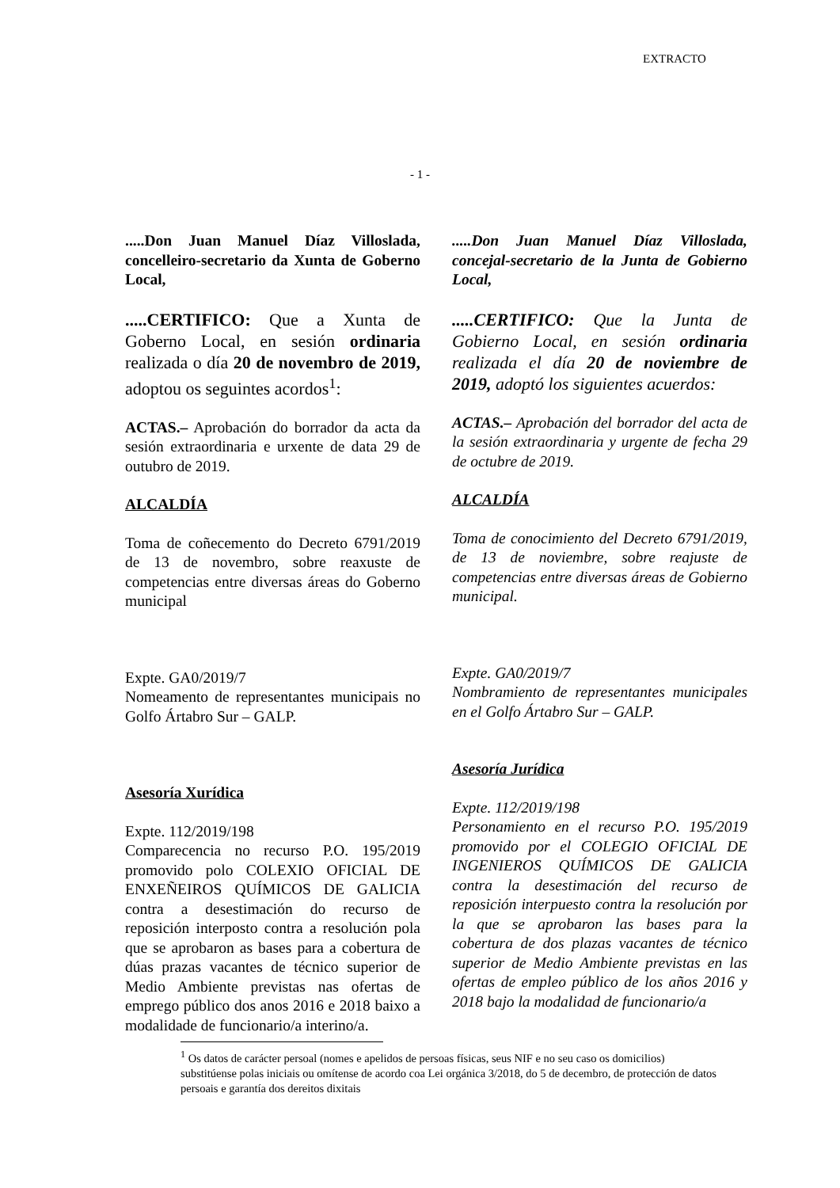EXTRACTO
- 1 -
.....Don Juan Manuel Díaz Villoslada, concelleiro-secretario da Xunta de Goberno Local,
.....CERTIFICO: Que a Xunta de Goberno Local, en sesión ordinaria realizada o día 20 de novembro de 2019, adoptou os seguintes acordos<sup>1</sup>:
ACTAS.– Aprobación do borrador da acta da sesión extraordinaria e urxente de data 29 de outubro de 2019.
ALCALDÍA
Toma de coñecemento do Decreto 6791/2019 de 13 de novembro, sobre reaxuste de competencias entre diversas áreas do Goberno municipal
Expte. GA0/2019/7
Nomeamento de representantes municipais no Golfo Ártabro Sur – GALP.
Asesoría Xurídica
Expte. 112/2019/198
Comparecencia no recurso P.O. 195/2019 promovido polo COLEXIO OFICIAL DE ENXEÑEIROS QUÍMICOS DE GALICIA contra a desestimación do recurso de reposición interposto contra a resolución pola que se aprobaron as bases para a cobertura de dúas prazas vacantes de técnico superior de Medio Ambiente previstas nas ofertas de emprego público dos anos 2016 e 2018 baixo a modalidade de funcionario/a interino/a.
.....Don Juan Manuel Díaz Villoslada, concejal-secretario de la Junta de Gobierno Local,
.....CERTIFICO: Que la Junta de Gobierno Local, en sesión ordinaria realizada el día 20 de noviembre de 2019, adoptó los siguientes acuerdos:
ACTAS.– Aprobación del borrador del acta de la sesión extraordinaria y urgente de fecha 29 de octubre de 2019.
ALCALDÍA
Toma de conocimiento del Decreto 6791/2019, de 13 de noviembre, sobre reajuste de competencias entre diversas áreas de Gobierno municipal.
Expte. GA0/2019/7
Nombramiento de representantes municipales en el Golfo Ártabro Sur – GALP.
Asesoría Jurídica
Expte. 112/2019/198
Personamiento en el recurso P.O. 195/2019 promovido por el COLEGIO OFICIAL DE INGENIEROS QUÍMICOS DE GALICIA contra la desestimación del recurso de reposición interpuesto contra la resolución por la que se aprobaron las bases para la cobertura de dos plazas vacantes de técnico superior de Medio Ambiente previstas en las ofertas de empleo público de los años 2016 y 2018 bajo la modalidad de funcionario/a
<sup>1</sup> Os datos de carácter persoal (nomes e apelidos de persoas físicas, seus NIF e no seu caso os domicilios) substitúense polas iniciais ou omítense de acordo coa Lei orgánica 3/2018, do 5 de decembro, de protección de datos persoais e garantía dos dereitos dixitais